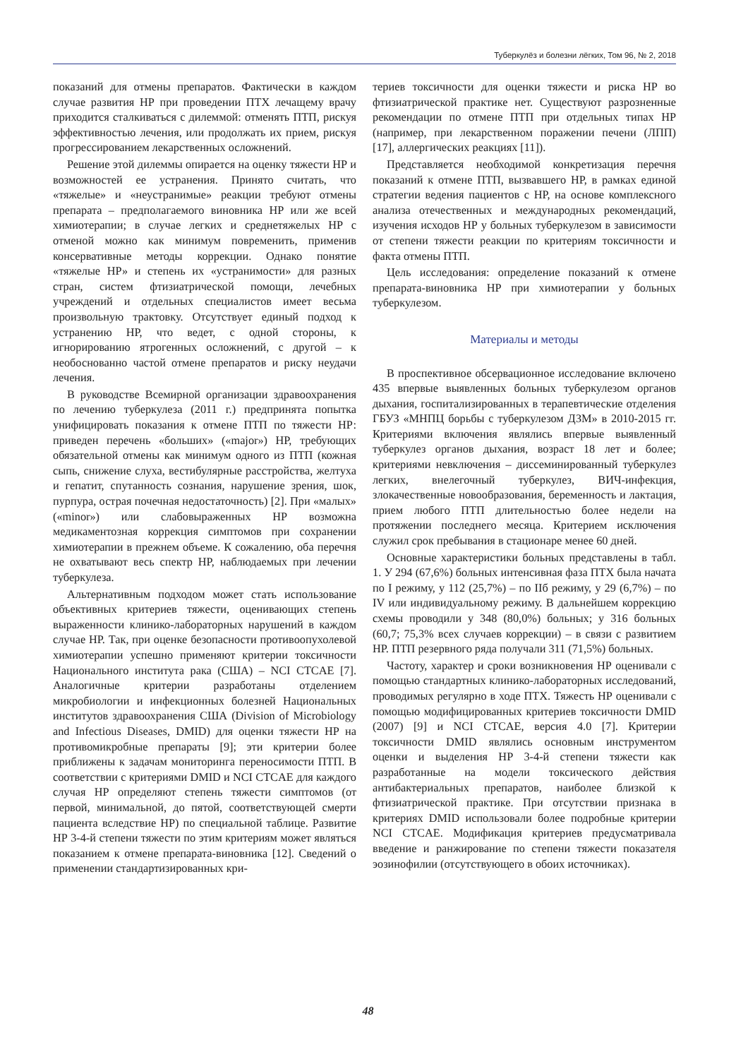Туберкулёз и болезни лёгких, Том 96, № 2, 2018
показаний для отмены препаратов. Фактически в каждом случае развития НР при проведении ПТХ лечащему врачу приходится сталкиваться с дилеммой: отменять ПТП, рискуя эффективностью лечения, или продолжать их прием, рискуя прогрессированием лекарственных осложнений.
Решение этой дилеммы опирается на оценку тяжести НР и возможностей ее устранения. Принято считать, что «тяжелые» и «неустранимые» реакции требуют отмены препарата – предполагаемого виновника НР или же всей химиотерапии; в случае легких и среднетяжелых НР с отменой можно как минимум повременить, применив консервативные методы коррекции. Однако понятие «тяжелые НР» и степень их «устранимости» для разных стран, систем фтизиатрической помощи, лечебных учреждений и отдельных специалистов имеет весьма произвольную трактовку. Отсутствует единый подход к устранению НР, что ведет, с одной стороны, к игнорированию ятрогенных осложнений, с другой – к необоснованно частой отмене препаратов и риску неудачи лечения.
В руководстве Всемирной организации здравоохранения по лечению туберкулеза (2011 г.) предпринята попытка унифицировать показания к отмене ПТП по тяжести НР: приведен перечень «больших» («major») НР, требующих обязательной отмены как минимум одного из ПТП (кожная сыпь, снижение слуха, вестибулярные расстройства, желтуха и гепатит, спутанность сознания, нарушение зрения, шок, пурпура, острая почечная недостаточность) [2]. При «малых» («minor») или слабовыраженных НР возможна медикаментозная коррекция симптомов при сохранении химиотерапии в прежнем объеме. К сожалению, оба перечня не охватывают весь спектр НР, наблюдаемых при лечении туберкулеза.
Альтернативным подходом может стать использование объективных критериев тяжести, оценивающих степень выраженности клинико-лабораторных нарушений в каждом случае НР. Так, при оценке безопасности противоопухолевой химиотерапии успешно применяют критерии токсичности Национального института рака (США) – NCI CTCAE [7]. Аналогичные критерии разработаны отделением микробиологии и инфекционных болезней Национальных институтов здравоохранения США (Division of Microbiology and Infectious Diseases, DMID) для оценки тяжести НР на противомикробные препараты [9]; эти критерии более приближены к задачам мониторинга переносимости ПТП. В соответствии с критериями DMID и NCI CTCAE для каждого случая НР определяют степень тяжести симптомов (от первой, минимальной, до пятой, соответствующей смерти пациента вследствие НР) по специальной таблице. Развитие НР 3-4-й степени тяжести по этим критериям может являться показанием к отмене препарата-виновника [12]. Сведений о применении стандартизированных кри-
териев токсичности для оценки тяжести и риска НР во фтизиатрической практике нет. Существуют разрозненные рекомендации по отмене ПТП при отдельных типах НР (например, при лекарственном поражении печени (ЛПП) [17], аллергических реакциях [11]).
Представляется необходимой конкретизация перечня показаний к отмене ПТП, вызвавшего НР, в рамках единой стратегии ведения пациентов с НР, на основе комплексного анализа отечественных и международных рекомендаций, изучения исходов НР у больных туберкулезом в зависимости от степени тяжести реакции по критериям токсичности и факта отмены ПТП.
Цель исследования: определение показаний к отмене препарата-виновника НР при химиотерапии у больных туберкулезом.
Материалы и методы
В проспективное обсервационное исследование включено 435 впервые выявленных больных туберкулезом органов дыхания, госпитализированных в терапевтические отделения ГБУЗ «МНПЦ борьбы с туберкулезом ДЗМ» в 2010-2015 гг. Критериями включения являлись впервые выявленный туберкулез органов дыхания, возраст 18 лет и более; критериями невключения – диссеминированный туберкулез легких, внелегочный туберкулез, ВИЧ-инфекция, злокачественные новообразования, беременность и лактация, прием любого ПТП длительностью более недели на протяжении последнего месяца. Критерием исключения служил срок пребывания в стационаре менее 60 дней.
Основные характеристики больных представлены в табл. 1. У 294 (67,6%) больных интенсивная фаза ПТХ была начата по I режиму, у 112 (25,7%) – по IIб режиму, у 29 (6,7%) – по IV или индивидуальному режиму. В дальнейшем коррекцию схемы проводили у 348 (80,0%) больных; у 316 больных (60,7; 75,3% всех случаев коррекции) – в связи с развитием НР. ПТП резервного ряда получали 311 (71,5%) больных.
Частоту, характер и сроки возникновения НР оценивали с помощью стандартных клинико-лабораторных исследований, проводимых регулярно в ходе ПТХ. Тяжесть НР оценивали с помощью модифицированных критериев токсичности DMID (2007) [9] и NCI CTCAE, версия 4.0 [7]. Критерии токсичности DMID являлись основным инструментом оценки и выделения НР 3-4-й степени тяжести как разработанные на модели токсического действия антибактериальных препаратов, наиболее близкой к фтизиатрической практике. При отсутствии признака в критериях DMID использовали более подробные критерии NCI CTCAE. Модификация критериев предусматривала введение и ранжирование по степени тяжести показателя эозинофилии (отсутствующего в обоих источниках).
48